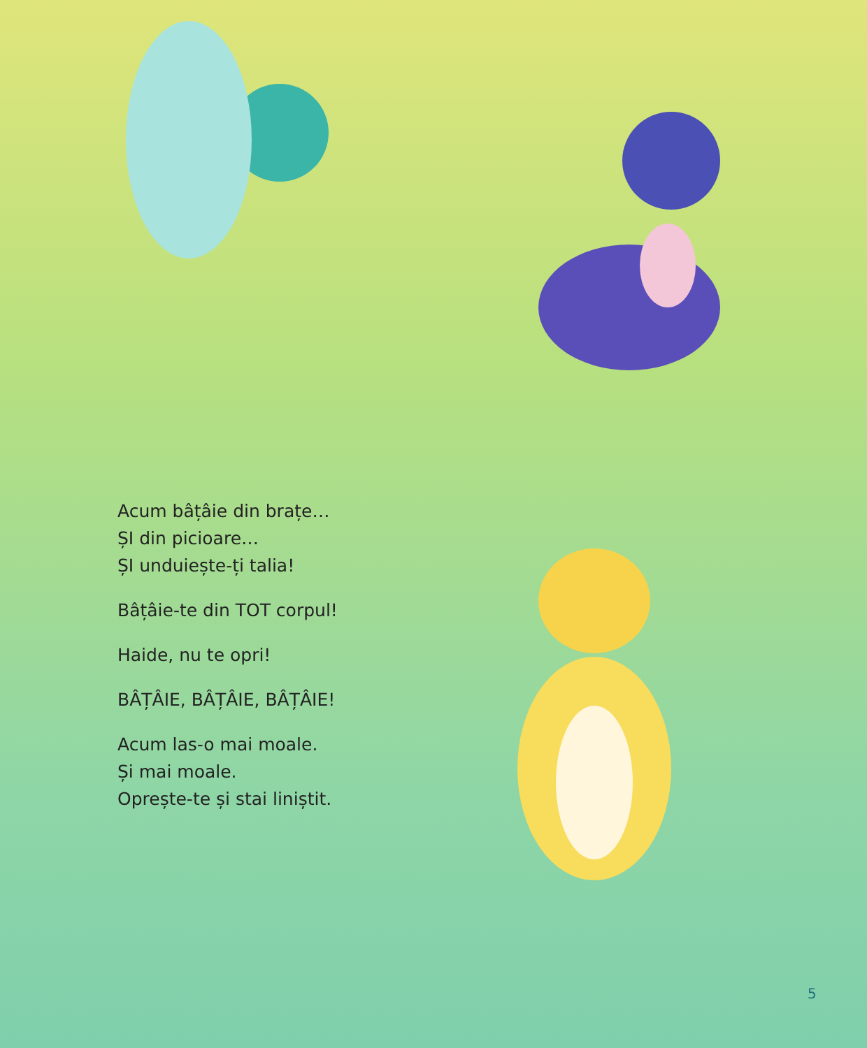Acum bâțâie din brațe…
ȘI din picioare…
ȘI unduiește-ți talia!
Bâțâie-te din TOT corpul!
Haide, nu te opri!
BÂȚÂIE, BÂȚÂIE, BÂȚÂIE!
Acum las-o mai moale.
Și mai moale.
Oprește-te și stai liniștit.
5